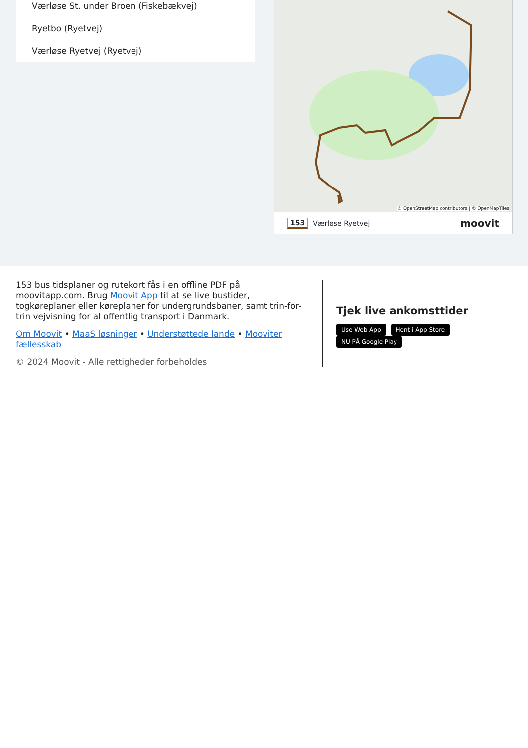Værløse St. under Broen (Fiskebækvej)
Ryetbo (Ryetvej)
Værløse Ryetvej (Ryetvej)
© OpenStreetMap contributors | © OpenMapTiles
153 Værløse Ryetvej moovit
153 bus tidsplaner og rutekort fås i en offline PDF på moovitapp.com. Brug Moovit App til at se live bustider, togkøreplaner eller køreplaner for undergrundsbaner, samt trin-for-trin vejvisning for al offentlig transport i Danmark.
Om Moovit • MaaS løsninger • Understøttede lande • Mooviter fællesskab
© 2024 Moovit - Alle rettigheder forbeholdes
Tjek live ankomsttider
Use Web App Hent i App Store NU PÅ Google Play